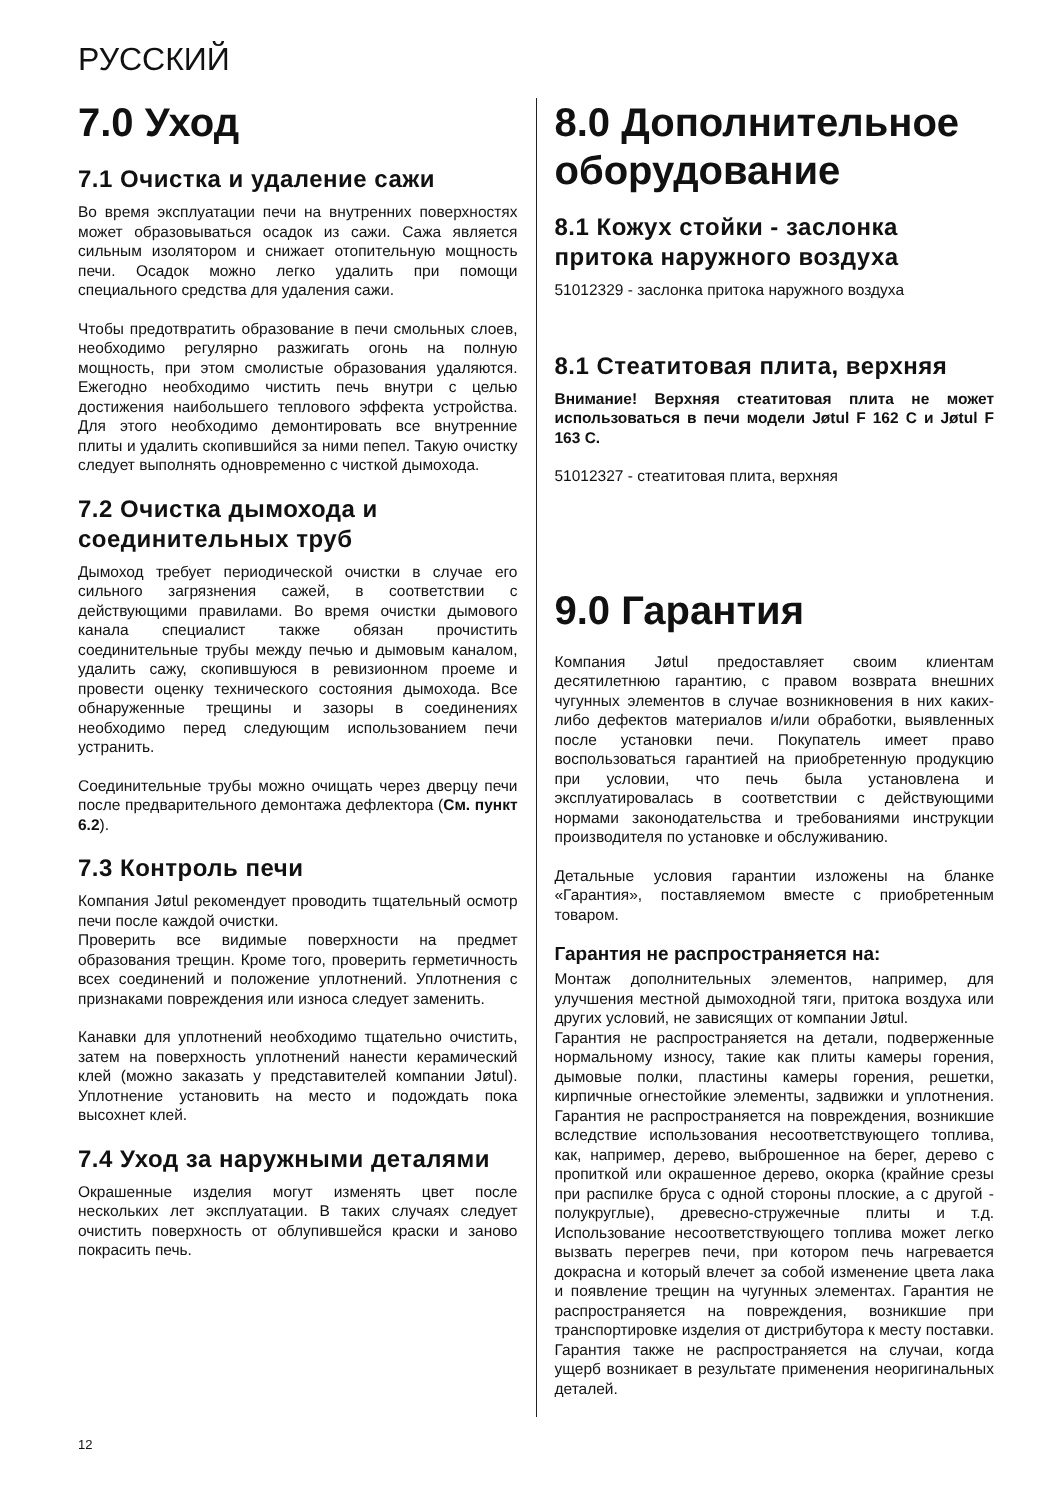РУССКИЙ
7.0 Уход
7.1 Очистка и удаление сажи
Во время эксплуатации печи на внутренних поверхностях может образовываться осадок из сажи. Сажа является сильным изолятором и снижает отопительную мощность печи. Осадок можно легко удалить при помощи специального средства для удаления сажи.
Чтобы предотвратить образование в печи смольных слоев, необходимо регулярно разжигать огонь на полную мощность, при этом смолистые образования удаляются. Ежегодно необходимо чистить печь внутри с целью достижения наибольшего теплового эффекта устройства. Для этого необходимо демонтировать все внутренние плиты и удалить скопившийся за ними пепел. Такую очистку следует выполнять одновременно с чисткой дымохода.
7.2 Очистка дымохода и соединительных труб
Дымоход требует периодической очистки в случае его сильного загрязнения сажей, в соответствии с действующими правилами. Во время очистки дымового канала специалист также обязан прочистить соединительные трубы между печью и дымовым каналом, удалить сажу, скопившуюся в ревизионном проеме и провести оценку технического состояния дымохода. Все обнаруженные трещины и зазоры в соединениях необходимо перед следующим использованием печи устранить.
Соединительные трубы можно очищать через дверцу печи после предварительного демонтажа дефлектора (См. пункт 6.2).
7.3 Контроль печи
Компания Jøtul рекомендует проводить тщательный осмотр печи после каждой очистки.
Проверить все видимые поверхности на предмет образования трещин. Кроме того, проверить герметичность всех соединений и положение уплотнений. Уплотнения с признаками повреждения или износа следует заменить.
Канавки для уплотнений необходимо тщательно очистить, затем на поверхность уплотнений нанести керамический клей (можно заказать у представителей компании Jøtul). Уплотнение установить на место и подождать пока высохнет клей.
7.4 Уход за наружными деталями
Окрашенные изделия могут изменять цвет после нескольких лет эксплуатации. В таких случаях следует очистить поверхность от облупившейся краски и заново покрасить печь.
8.0 Дополнительное оборудование
8.1 Кожух стойки - заслонка притока наружного воздуха
51012329 - заслонка притока наружного воздуха
8.1 Стеатитовая плита, верхняя
Внимание! Верхняя стеатитовая плита не может использоваться в печи модели Jøtul F 162 C и Jøtul F 163 C.
51012327 - стеатитовая плита, верхняя
9.0 Гарантия
Компания Jøtul предоставляет своим клиентам десятилетнюю гарантию, с правом возврата внешних чугунных элементов в случае возникновения в них каких-либо дефектов материалов и/или обработки, выявленных после установки печи. Покупатель имеет право воспользоваться гарантией на приобретенную продукцию при условии, что печь была установлена и эксплуатировалась в соответствии с действующими нормами законодательства и требованиями инструкции производителя по установке и обслуживанию.
Детальные условия гарантии изложены на бланке «Гарантия», поставляемом вместе с приобретенным товаром.
Гарантия не распространяется на:
Монтаж дополнительных элементов, например, для улучшения местной дымоходной тяги, притока воздуха или других условий, не зависящих от компании Jøtul.
Гарантия не распространяется на детали, подверженные нормальному износу, такие как плиты камеры горения, дымовые полки, пластины камеры горения, решетки, кирпичные огнестойкие элементы, задвижки и уплотнения. Гарантия не распространяется на повреждения, возникшие вследствие использования несоответствующего топлива, как, например, дерево, выброшенное на берег, дерево с пропиткой или окрашенное дерево, окорка (крайние срезы при распилке бруса с одной стороны плоские, а с другой - полукруглые), древесно-стружечные плиты и т.д. Использование несоответствующего топлива может легко вызвать перегрев печи, при котором печь нагревается докрасна и который влечет за собой изменение цвета лака и появление трещин на чугунных элементах. Гарантия не распространяется на повреждения, возникшие при транспортировке изделия от дистрибутора к месту поставки. Гарантия также не распространяется на случаи, когда ущерб возникает в результате применения неоригинальных деталей.
12